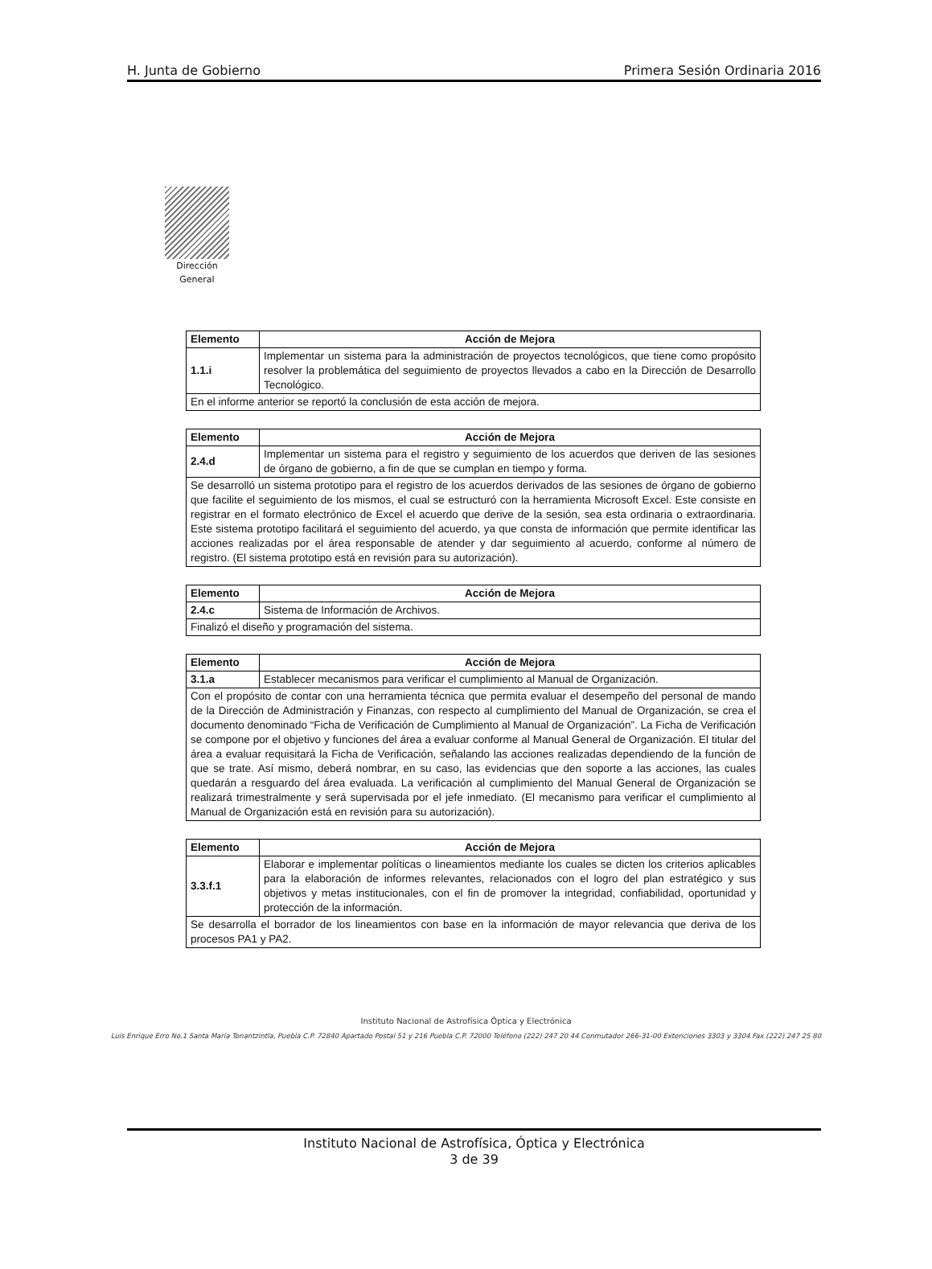H. Junta de Gobierno Primera Sesión Ordinaria 2016
Dirección
General
| Elemento | Acción de Mejora |
| --- | --- |
| 1.1.i | Implementar un sistema para la administración de proyectos tecnológicos, que tiene como propósito resolver la problemática del seguimiento de proyectos llevados a cabo en la Dirección de Desarrollo Tecnológico. |
| En el informe anterior se reportó la conclusión de esta acción de mejora. | |
| Elemento | Acción de Mejora |
| --- | --- |
| 2.4.d | Implementar un sistema para el registro y seguimiento de los acuerdos que deriven de las sesiones de órgano de gobierno, a fin de que se cumplan en tiempo y forma. |
| Se desarrolló un sistema prototipo para el registro de los acuerdos derivados de las sesiones de órgano de gobierno que facilite el seguimiento de los mismos, el cual se estructuró con la herramienta Microsoft Excel. Este consiste en registrar en el formato electrónico de Excel el acuerdo que derive de la sesión, sea esta ordinaria o extraordinaria. Este sistema prototipo facilitará el seguimiento del acuerdo, ya que consta de información que permite identificar las acciones realizadas por el área responsable de atender y dar seguimiento al acuerdo, conforme al número de registro. (El sistema prototipo está en revisión para su autorización). | |
| Elemento | Acción de Mejora |
| --- | --- |
| 2.4.c | Sistema de Información de Archivos. |
| Finalizó el diseño y programación del sistema. | |
| Elemento | Acción de Mejora |
| --- | --- |
| 3.1.a | Establecer mecanismos para verificar el cumplimiento al Manual de Organización. |
| Con el propósito de contar con una herramienta técnica que permita evaluar el desempeño del personal de mando de la Dirección de Administración y Finanzas, con respecto al cumplimiento del Manual de Organización, se crea el documento denominado “Ficha de Verificación de Cumplimiento al Manual de Organización”. La Ficha de Verificación se compone por el objetivo y funciones del área a evaluar conforme al Manual General de Organización. El titular del área a evaluar requisitará la Ficha de Verificación, señalando las acciones realizadas dependiendo de la función de que se trate. Así mismo, deberá nombrar, en su caso, las evidencias que den soporte a las acciones, las cuales quedarán a resguardo del área evaluada. La verificación al cumplimiento del Manual General de Organización se realizará trimestralmente y será supervisada por el jefe inmediato. (El mecanismo para verificar el cumplimiento al Manual de Organización está en revisión para su autorización). | |
| Elemento | Acción de Mejora |
| --- | --- |
| 3.3.f.1 | Elaborar e implementar políticas o lineamientos mediante los cuales se dicten los criterios aplicables para la elaboración de informes relevantes, relacionados con el logro del plan estratégico y sus objetivos y metas institucionales, con el fin de promover la integridad, confiabilidad, oportunidad y protección de la información. |
| Se desarrolla el borrador de los lineamientos con base en la información de mayor relevancia que deriva de los procesos PA1 y PA2. | |
Instituto Nacional de Astrofísica Óptica y Electrónica
Luis Enrique Erro No.1 Santa María Tonantzintla, Puebla C.P. 72840 Apartado Postal 51 y 216 Puebla C.P. 72000 Teléfono (222) 247 20 44 Conmutador 266-31-00 Extenciones 3303 y 3304 Fax (222) 247 25 80
Instituto Nacional de Astrofísica, Óptica y Electrónica
3 de 39